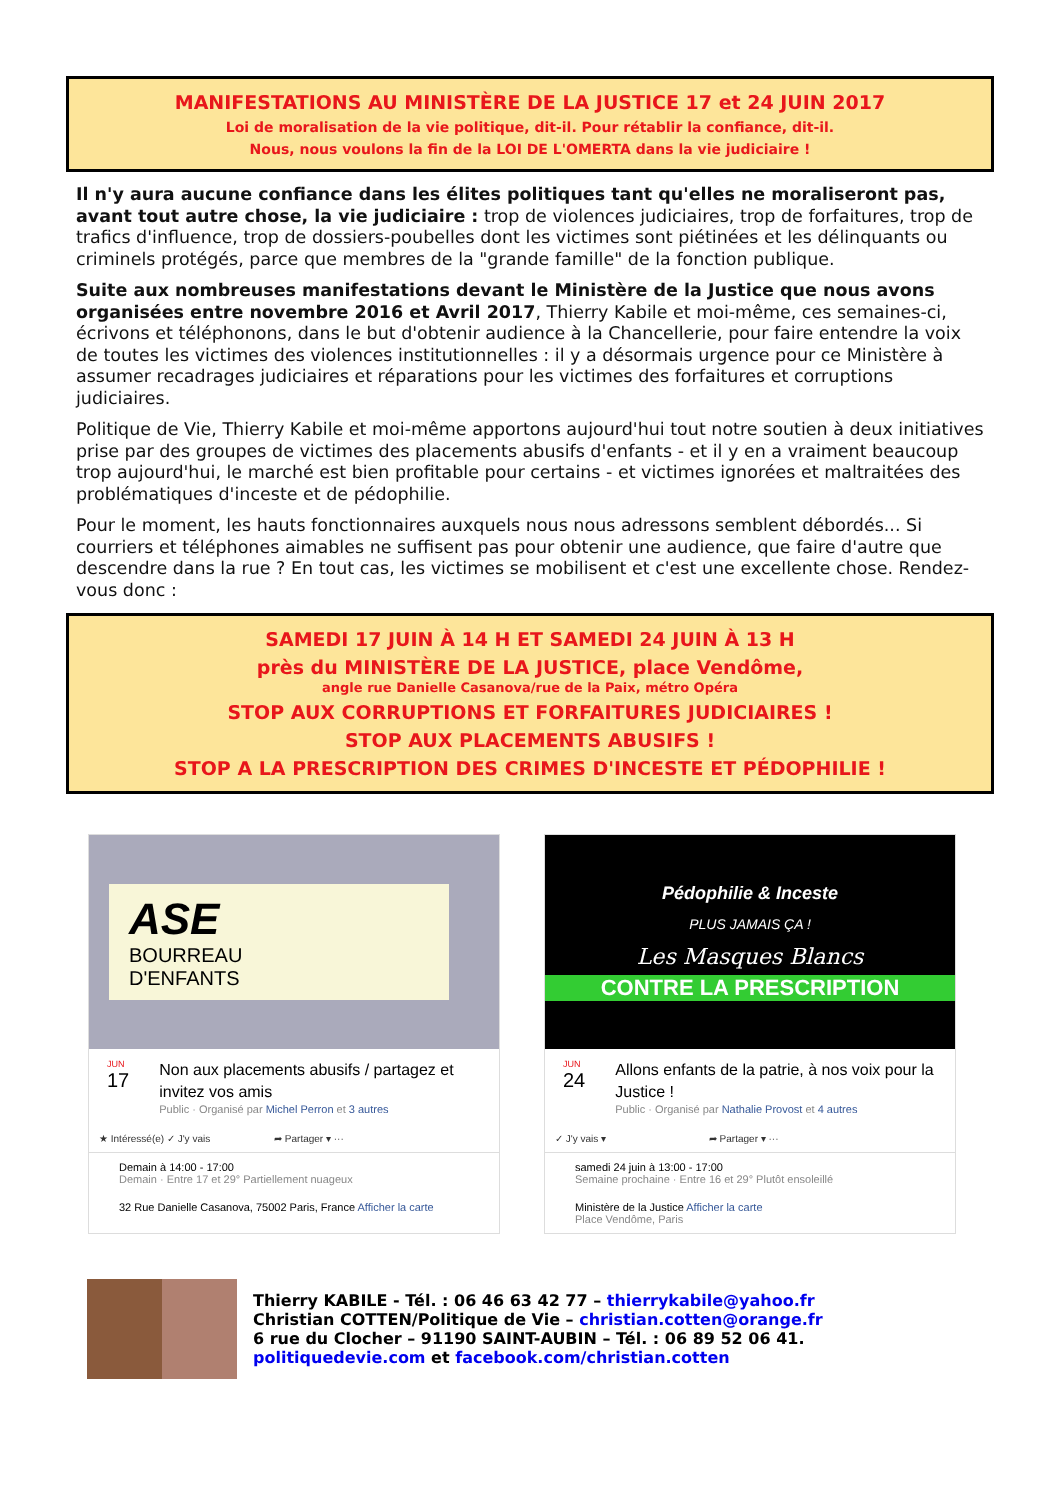MANIFESTATIONS AU MINISTÈRE DE LA JUSTICE 17 et 24 JUIN 2017
Loi de moralisation de la vie politique, dit-il. Pour rétablir la confiance, dit-il.
Nous, nous voulons la fin de la LOI DE L'OMERTA dans la vie judiciaire !
Il n'y aura aucune confiance dans les élites politiques tant qu'elles ne moraliseront pas, avant tout autre chose, la vie judiciaire : trop de violences judiciaires, trop de forfaitures, trop de trafics d'influence, trop de dossiers-poubelles dont les victimes sont piétinées et les délinquants ou criminels protégés, parce que membres de la "grande famille" de la fonction publique.
Suite aux nombreuses manifestations devant le Ministère de la Justice que nous avons organisées entre novembre 2016 et Avril 2017, Thierry Kabile et moi-même, ces semaines-ci, écrivons et téléphonons, dans le but d'obtenir audience à la Chancellerie, pour faire entendre la voix de toutes les victimes des violences institutionnelles : il y a désormais urgence pour ce Ministère à assumer recadrages judiciaires et réparations pour les victimes des forfaitures et corruptions judiciaires.
Politique de Vie, Thierry Kabile et moi-même apportons aujourd'hui tout notre soutien à deux initiatives prise par des groupes de victimes des placements abusifs d'enfants - et il y en a vraiment beaucoup trop aujourd'hui, le marché est bien profitable pour certains - et victimes ignorées et maltraitées des problématiques d'inceste et de pédophilie.
Pour le moment, les hauts fonctionnaires auxquels nous nous adressons semblent débordés... Si courriers et téléphones aimables ne suffisent pas pour obtenir une audience, que faire d'autre que descendre dans la rue ? En tout cas, les victimes se mobilisent et c'est une excellente chose. Rendez-vous donc :
SAMEDI 17 JUIN À 14 H ET SAMEDI 24 JUIN À 13 H
près du MINISTÈRE DE LA JUSTICE, place Vendôme,
angle rue Danielle Casanova/rue de la Paix, métro Opéra
STOP AUX CORRUPTIONS ET FORFAITURES JUDICIAIRES !
STOP AUX PLACEMENTS ABUSIFS !
STOP A LA PRESCRIPTION DES CRIMES D'INCESTE ET PÉDOPHILIE !
ASE
BOURREAU
D'ENFANTS
JUN
17
Non aux placements abusifs / partagez et invitez vos amis
Public · Organisé par Michel Perron et 3 autres
★ Intéressé(e) ✓ J'y vais ➦ Partager ▾ ···
Demain à 14:00 - 17:00
Demain · Entre 17 et 29° Partiellement nuageux
32 Rue Danielle Casanova, 75002 Paris, France Afficher la carte
Pédophilie & Inceste
PLUS JAMAIS ÇA !
Les Masques Blancs
CONTRE LA PRESCRIPTION
JUN
24
Allons enfants de la patrie, à nos voix pour la Justice !
Public · Organisé par Nathalie Provost et 4 autres
✓ J'y vais ▾ ➦ Partager ▾ ···
samedi 24 juin à 13:00 - 17:00
Semaine prochaine · Entre 16 et 29° Plutôt ensoleillé
Ministère de la Justice Afficher la carte
Place Vendôme, Paris
Thierry KABILE - Tél. : 06 46 63 42 77 – thierrykabile@yahoo.fr
Christian COTTEN/Politique de Vie – christian.cotten@orange.fr
6 rue du Clocher – 91190 SAINT-AUBIN – Tél. : 06 89 52 06 41.
politiquedevie.com et facebook.com/christian.cotten